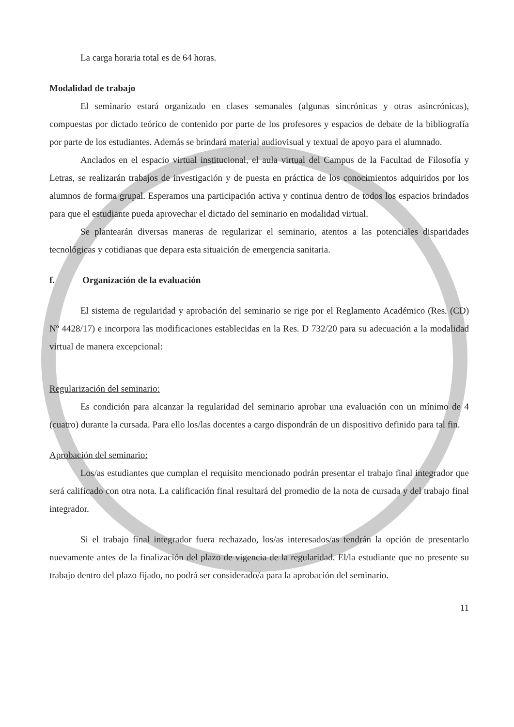La carga horaria total es de 64 horas.
Modalidad de trabajo
El seminario estará organizado en clases semanales (algunas sincrónicas y otras asincrónicas), compuestas por dictado teórico de contenido por parte de los profesores y espacios de debate de la bibliografía por parte de los estudiantes. Además se brindará material audiovisual y textual de apoyo para el alumnado.
Anclados en el espacio virtual institucional, el aula virtual del Campus de la Facultad de Filosofía y Letras, se realizarán trabajos de investigación y de puesta en práctica de los conocimientos adquiridos por los alumnos de forma grupal. Esperamos una participación activa y continua dentro de todos los espacios brindados para que el estudiante pueda aprovechar el dictado del seminario en modalidad virtual.
Se plantearán diversas maneras de regularizar el seminario, atentos a las potenciales disparidades tecnológicas y cotidianas que depara esta situaición de emergencia sanitaria.
f. Organización de la evaluación
El sistema de regularidad y aprobación del seminario se rige por el Reglamento Académico (Res. (CD) Nº 4428/17) e incorpora las modificaciones establecidas en la Res. D 732/20 para su adecuación a la modalidad virtual de manera excepcional:
Regularización del seminario:
Es condición para alcanzar la regularidad del seminario aprobar una evaluación con un mínimo de 4 (cuatro) durante la cursada. Para ello los/las docentes a cargo dispondrán de un dispositivo definido para tal fin.
Aprobación del seminario:
Los/as estudiantes que cumplan el requisito mencionado podrán presentar el trabajo final integrador que será calificado con otra nota. La calificación final resultará del promedio de la nota de cursada y del trabajo final integrador.
Si el trabajo final integrador fuera rechazado, los/as interesados/as tendrán la opción de presentarlo nuevamente antes de la finalización del plazo de vigencia de la regularidad. El/la estudiante que no presente su trabajo dentro del plazo fijado, no podrá ser considerado/a para la aprobación del seminario.
11